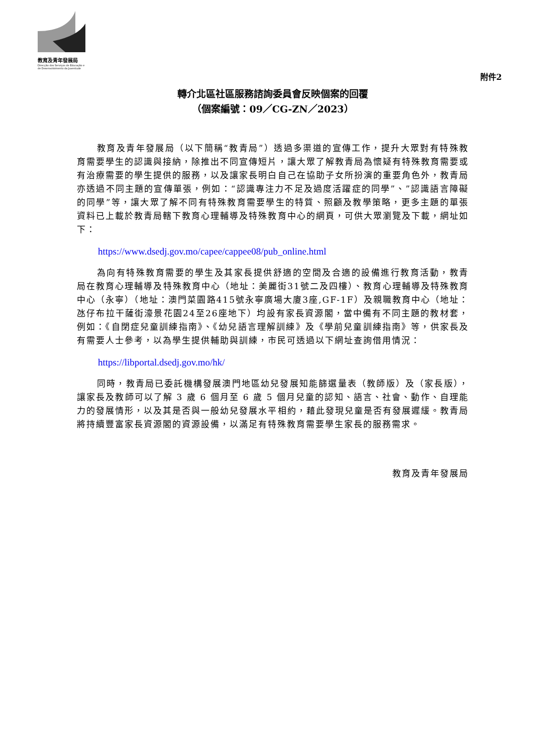教育及青年發展局
Direcção dos Serviços de Educação e de Desenvolvimento da Juventude
附件2
轉介北區社區服務諮詢委員會反映個案的回覆
（個案編號：09／CG-ZN／2023）
教育及青年發展局（以下簡稱“教青局”）透過多渠道的宣傳工作，提升大眾對有特殊教育需要學生的認識與接納，除推出不同宣傳短片，讓大眾了解教青局為懷疑有特殊教育需要或有治療需要的學生提供的服務，以及讓家長明白自己在協助子女所扮演的重要角色外，教青局亦透過不同主題的宣傳單張，例如：“認識專注力不足及過度活躍症的同學”、”認識語言障礙的同學”等，讓大眾了解不同有特殊教育需要學生的特質、照顧及教學策略，更多主題的單張資料已上載於教青局轄下教育心理輔導及特殊教育中心的網頁，可供大眾瀏覽及下載，網址如下：
https://www.dsedj.gov.mo/capee/cappee08/pub_online.html
為向有特殊教育需要的學生及其家長提供舒適的空間及合適的設備進行教育活動，教青局在教育心理輔導及特殊教育中心（地址：美麗街31號二及四樓）、教育心理輔導及特殊教育中心（永寧）（地址：澳門菜園路415號永寧廣場大廈3座,GF-1F）及親職教育中心（地址：氹仔布拉干薩街濠景花園24至26座地下）均設有家長資源閣，當中備有不同主題的教材套，例如：《自閉症兒童訓練指南》、《幼兒語言理解訓練》及《學前兒童訓練指南》等，供家長及有需要人士參考，以為學生提供輔助與訓練，市民可透過以下網址查詢借用情況：
https://libportal.dsedj.gov.mo/hk/
同時，教青局已委託機構發展澳門地區幼兒發展知能篩選量表（教師版）及（家長版），讓家長及教師可以了解 3 歲 6 個月至 6 歲 5 個月兒童的認知、語言、社會、動作、自理能力的發展情形，以及其是否與一般幼兒發展水平相約，藉此發現兒童是否有發展遲緩。教青局將持續豐富家長資源閣的資源設備，以滿足有特殊教育需要學生家長的服務需求。
教育及青年發展局